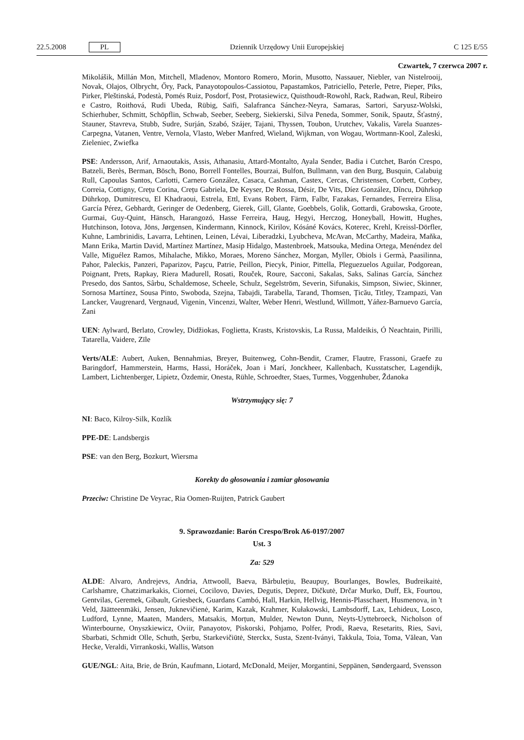22.5.2008 PL Dziennik Urzędowy Unii Europejskiej C 125 E/55
Czwartek, 7 czerwca 2007 r.
Mikolášik, Millán Mon, Mitchell, Mladenov, Montoro Romero, Morin, Musotto, Nassauer, Niebler, van Nistelrooij, Novak, Olajos, Olbrycht, Őry, Pack, Panayotopoulos-Cassiotou, Papastamkos, Patriciello, Peterle, Petre, Pieper, Pīks, Pirker, Pleštinská, Podestà, Pomés Ruiz, Posdorf, Post, Protasiewicz, Quisthoudt-Rowohl, Rack, Radwan, Reul, Ribeiro e Castro, Roithová, Rudi Ubeda, Rübig, Saïfi, Salafranca Sánchez-Neyra, Samaras, Sartori, Saryusz-Wolski, Schierhuber, Schmitt, Schöpflin, Schwab, Seeber, Seeberg, Siekierski, Silva Peneda, Sommer, Sonik, Spautz, Šťastný, Stauner, Stavreva, Stubb, Sudre, Surján, Szabó, Szájer, Tajani, Thyssen, Toubon, Urutchev, Vakalis, Varela Suanzes-Carpegna, Vatanen, Ventre, Vernola, Vlasto, Weber Manfred, Wieland, Wijkman, von Wogau, Wortmann-Kool, Zaleski, Zieleniec, Zwiefka
PSE: Andersson, Arif, Arnaoutakis, Assis, Athanasiu, Attard-Montalto, Ayala Sender, Badia i Cutchet, Barón Crespo, Batzeli, Berès, Berman, Bösch, Bono, Borrell Fontelles, Bourzai, Bulfon, Bullmann, van den Burg, Busquin, Calabuig Rull, Capoulas Santos, Carlotti, Carnero González, Casaca, Cashman, Castex, Cercas, Christensen, Corbett, Corbey, Correia, Cottigny, Crețu Corina, Crețu Gabriela, De Keyser, De Rossa, Désir, De Vits, Díez González, Dîncu, Dührkop Dührkop, Dumitrescu, El Khadraoui, Estrela, Ettl, Evans Robert, Färm, Falbr, Fazakas, Fernandes, Ferreira Elisa, García Pérez, Gebhardt, Geringer de Oedenberg, Gierek, Gill, Glante, Goebbels, Golik, Gottardi, Grabowska, Groote, Gurmai, Guy-Quint, Hänsch, Harangozó, Hasse Ferreira, Haug, Hegyi, Herczog, Honeyball, Howitt, Hughes, Hutchinson, Iotova, Jöns, Jørgensen, Kindermann, Kinnock, Kirilov, Kósáné Kovács, Koterec, Krehl, Kreissl-Dörfler, Kuhne, Lambrinidis, Lavarra, Lehtinen, Leinen, Lévai, Liberadzki, Lyubcheva, McAvan, McCarthy, Madeira, Maňka, Mann Erika, Martin David, Martínez Martínez, Masip Hidalgo, Mastenbroek, Matsouka, Medina Ortega, Menéndez del Valle, Miguélez Ramos, Mihalache, Mikko, Moraes, Moreno Sánchez, Morgan, Myller, Obiols i Germà, Paasilinna, Pahor, Paleckis, Panzeri, Paparizov, Paşcu, Patrie, Peillon, Piecyk, Pinior, Pittella, Pleguezuelos Aguilar, Podgorean, Poignant, Prets, Rapkay, Riera Madurell, Rosati, Rouček, Roure, Sacconi, Sakalas, Saks, Salinas García, Sánchez Presedo, dos Santos, Sârbu, Schaldemose, Scheele, Schulz, Segelström, Severin, Sifunakis, Simpson, Siwiec, Skinner, Sornosa Martínez, Sousa Pinto, Swoboda, Szejna, Tabajdi, Tarabella, Tarand, Thomsen, Țicău, Titley, Tzampazi, Van Lancker, Vaugrenard, Vergnaud, Vigenin, Vincenzi, Walter, Weber Henri, Westlund, Willmott, Yáñez-Barnuevo García, Zani
UEN: Aylward, Berlato, Crowley, Didžiokas, Foglietta, Krasts, Kristovskis, La Russa, Maldeikis, Ó Neachtain, Pirilli, Tatarella, Vaidere, Zīle
Verts/ALE: Aubert, Auken, Bennahmias, Breyer, Buitenweg, Cohn-Bendit, Cramer, Flautre, Frassoni, Graefe zu Baringdorf, Hammerstein, Harms, Hassi, Horáček, Joan i Marí, Jonckheer, Kallenbach, Kusstatscher, Lagendijk, Lambert, Lichtenberger, Lipietz, Özdemir, Onesta, Rühle, Schroedter, Staes, Turmes, Voggenhuber, Ždanoka
Wstrzymujący się: 7
NI: Baco, Kilroy-Silk, Kozlík
PPE-DE: Landsbergis
PSE: van den Berg, Bozkurt, Wiersma
Korekty do głosowania i zamiar głosowania
Przeciw: Christine De Veyrac, Ria Oomen-Ruijten, Patrick Gaubert
9. Sprawozdanie: Barón Crespo/Brok A6-0197/2007
Ust. 3
Za: 529
ALDE: Alvaro, Andrejevs, Andria, Attwooll, Baeva, Bărbulețiu, Beaupuy, Bourlanges, Bowles, Budreikaitė, Carlshamre, Chatzimarkakis, Ciornei, Cocilovo, Davies, Degutis, Deprez, Dičkutė, Drčar Murko, Duff, Ek, Fourtou, Gentvilas, Geremek, Gibault, Griesbeck, Guardans Cambó, Hall, Harkin, Hellvig, Hennis-Plasschaert, Husmenova, in 't Veld, Jäätteenmäki, Jensen, Juknevičienė, Karim, Kazak, Krahmer, Kułakowski, Lambsdorff, Lax, Lehideux, Losco, Ludford, Lynne, Maaten, Manders, Matsakis, Morțun, Mulder, Newton Dunn, Neyts-Uyttebroeck, Nicholson of Winterbourne, Onyszkiewicz, Oviir, Panayotov, Piskorski, Pohjamo, Polfer, Prodi, Raeva, Resetarits, Ries, Savi, Sbarbati, Schmidt Olle, Schuth, Şerbu, Starkevičiūtė, Sterckx, Susta, Szent-Iványi, Takkula, Toia, Toma, Vălean, Van Hecke, Veraldi, Virrankoski, Wallis, Watson
GUE/NGL: Aita, Brie, de Brún, Kaufmann, Liotard, McDonald, Meijer, Morgantini, Seppänen, Søndergaard, Svensson